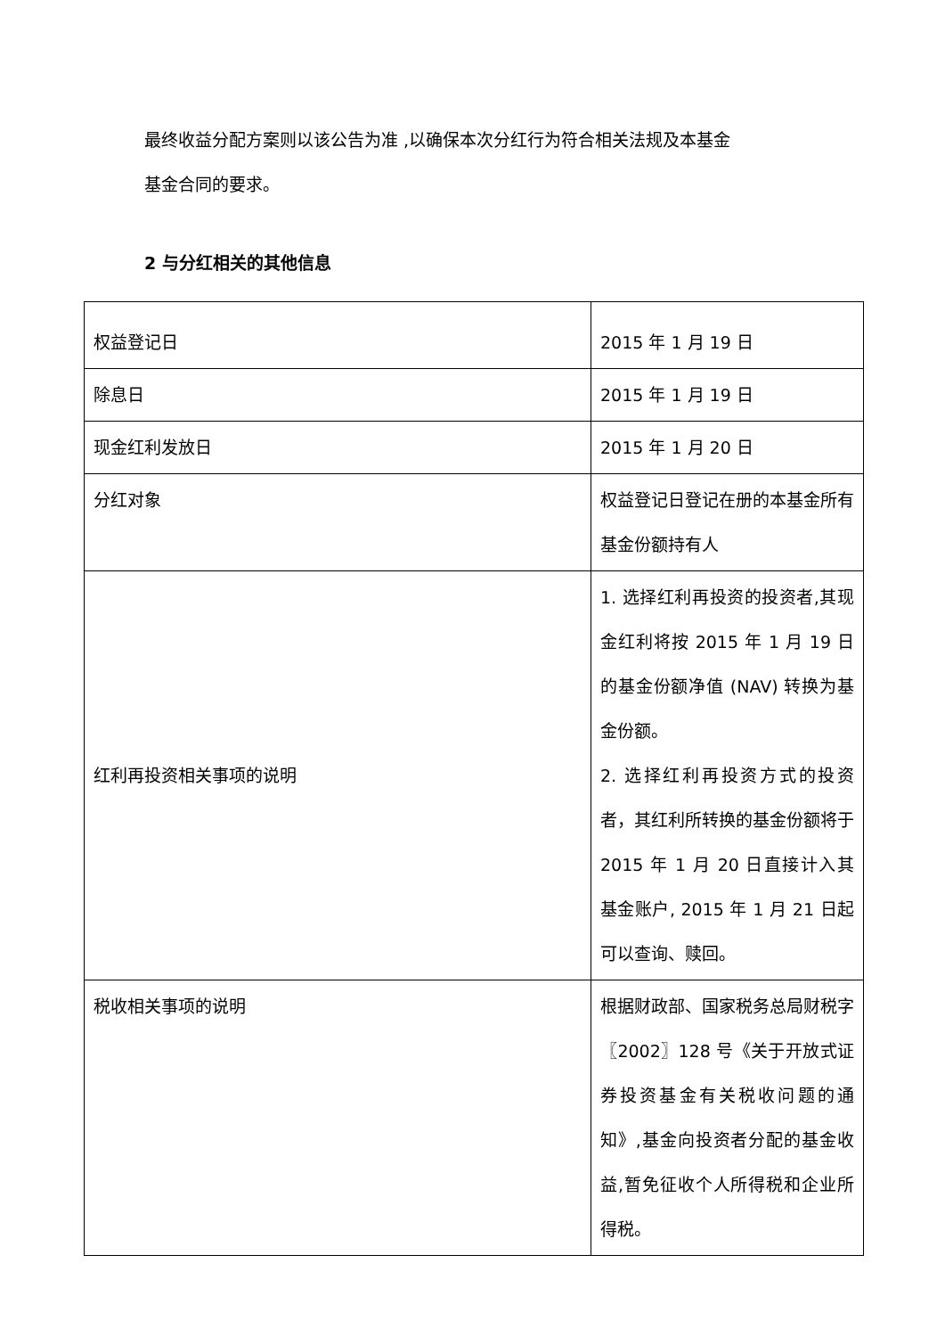最终收益分配方案则以该公告为准 ,以确保本次分红行为符合相关法规及本基金
基金合同的要求。
2 与分红相关的其他信息
| 权益登记日 | 2015 年 1 月 19 日 |
| 除息日 | 2015 年 1 月 19 日 |
| 现金红利发放日 | 2015 年 1 月 20 日 |
| 分红对象 | 权益登记日登记在册的本基金所有基金份额持有人 |
| 红利再投资相关事项的说明 | 1. 选择红利再投资的投资者,其现金红利将按 2015 年 1 月 19 日的基金份额净值 (NAV) 转换为基金份额。 2. 选择红利再投资方式的投资者，其红利所转换的基金份额将于 2015 年 1 月 20 日直接计入其基金账户, 2015 年 1 月 21 日起可以查询、赎回。 |
| 税收相关事项的说明 | 根据财政部、国家税务总局财税字〖2002〗128 号《关于开放式证券投资基金有关税收问题的通知》,基金向投资者分配的基金收益,暂免征收个人所得税和企业所得税。 |